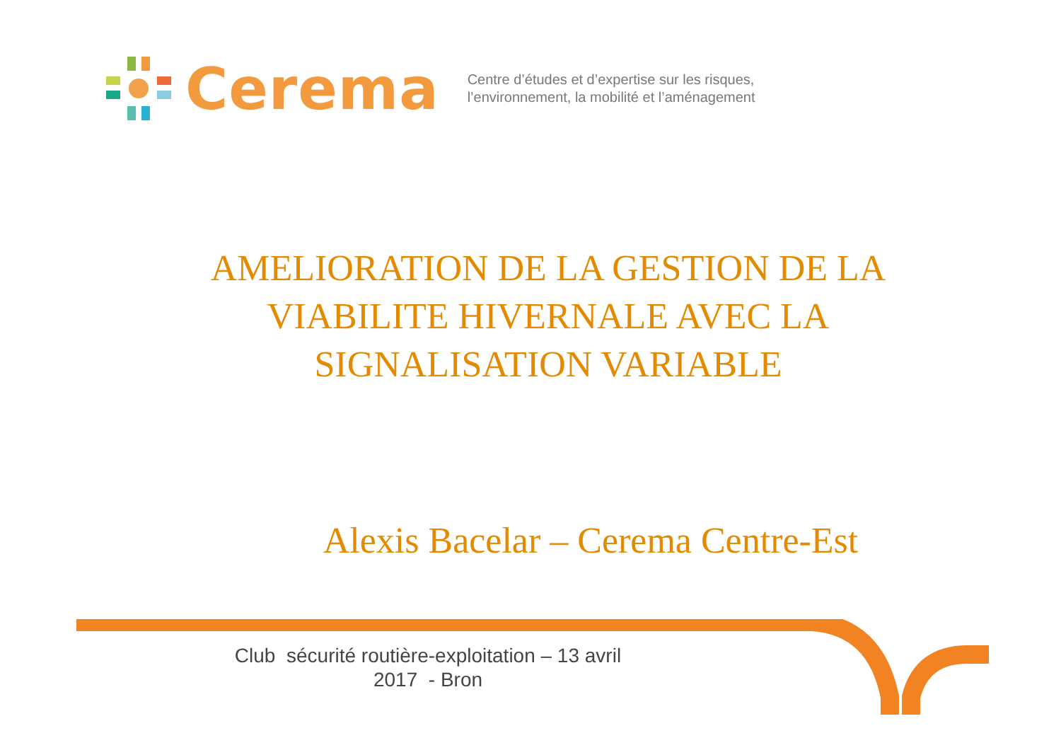Cerema
Centre d’études et d’expertise sur les risques,
l’environnement, la mobilité et l’aménagement
AMELIORATION DE LA GESTION DE LA VIABILITE HIVERNALE AVEC LA SIGNALISATION VARIABLE
Alexis Bacelar – Cerema Centre-Est
Club sécurité routière-exploitation – 13 avril 2017 - Bron